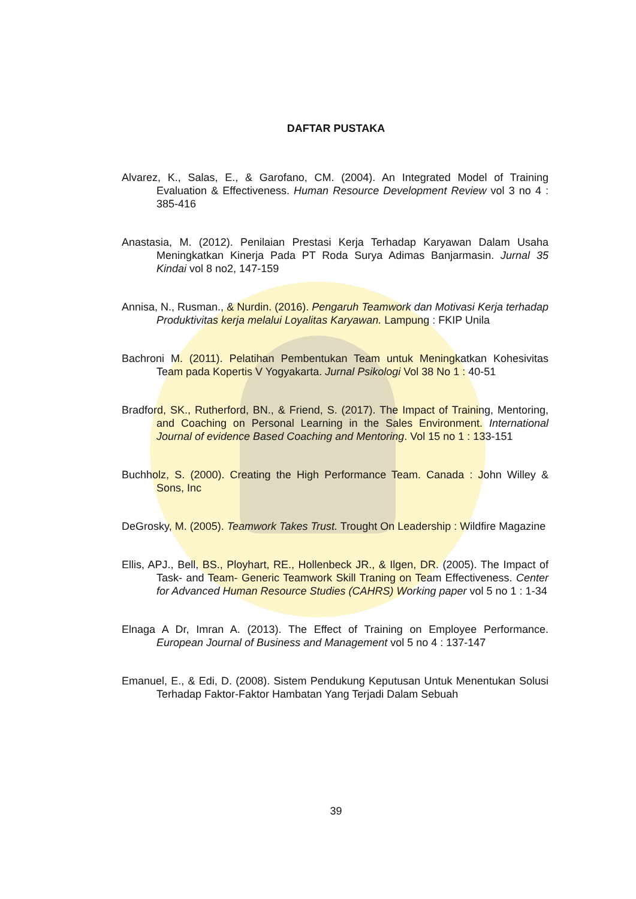DAFTAR PUSTAKA
Alvarez, K., Salas, E., & Garofano, CM. (2004). An Integrated Model of Training Evaluation & Effectiveness. Human Resource Development Review vol 3 no 4 : 385-416
Anastasia, M. (2012). Penilaian Prestasi Kerja Terhadap Karyawan Dalam Usaha Meningkatkan Kinerja Pada PT Roda Surya Adimas Banjarmasin. Jurnal 35 Kindai vol 8 no2, 147-159
Annisa, N., Rusman., & Nurdin. (2016). Pengaruh Teamwork dan Motivasi Kerja terhadap Produktivitas kerja melalui Loyalitas Karyawan. Lampung : FKIP Unila
Bachroni M. (2011). Pelatihan Pembentukan Team untuk Meningkatkan Kohesivitas Team pada Kopertis V Yogyakarta. Jurnal Psikologi Vol 38 No 1 : 40-51
Bradford, SK., Rutherford, BN., & Friend, S. (2017). The Impact of Training, Mentoring, and Coaching on Personal Learning in the Sales Environment. International Journal of evidence Based Coaching and Mentoring. Vol 15 no 1 : 133-151
Buchholz, S. (2000). Creating the High Performance Team. Canada : John Willey & Sons, Inc
DeGrosky, M. (2005). Teamwork Takes Trust. Trought On Leadership : Wildfire Magazine
Ellis, APJ., Bell, BS., Ployhart, RE., Hollenbeck JR., & Ilgen, DR. (2005). The Impact of Task- and Team- Generic Teamwork Skill Traning on Team Effectiveness. Center for Advanced Human Resource Studies (CAHRS) Working paper vol 5 no 1 : 1-34
Elnaga A Dr, Imran A. (2013). The Effect of Training on Employee Performance. European Journal of Business and Management vol 5 no 4 : 137-147
Emanuel, E., & Edi, D. (2008). Sistem Pendukung Keputusan Untuk Menentukan Solusi Terhadap Faktor-Faktor Hambatan Yang Terjadi Dalam Sebuah
39